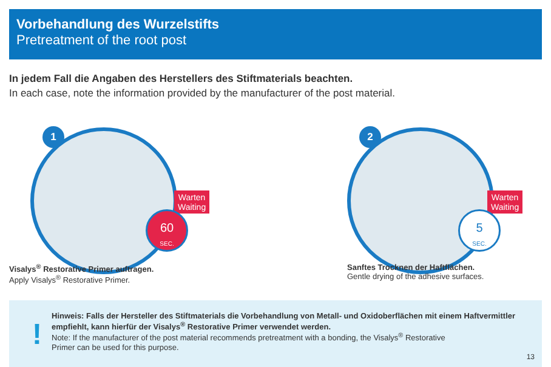Vorbehandlung des Wurzelstifts
Pretreatment of the root post
In jedem Fall die Angaben des Herstellers des Stiftmaterials beachten.
In each case, note the information provided by the manufacturer of the post material.
1
Warten
Waiting
60
SEC.
2
Warten
Waiting
5
SEC.
Visalys<sup>®</sup> Restorative Primer auftragen.
Apply Visalys<sup>®</sup> Restorative Primer.
Sanftes Trocknen der Haftflächen.
Gentle drying of the adhesive surfaces.
!
Hinweis: Falls der Hersteller des Stiftmaterials die Vorbehandlung von Metall- und Oxidoberflächen mit einem Haftvermittler empfiehlt, kann hierfür der Visalys<sup>®</sup> Restorative Primer verwendet werden.
Note: If the manufacturer of the post material recommends pretreatment with a bonding, the Visalys<sup>®</sup> Restorative
Primer can be used for this purpose.
13